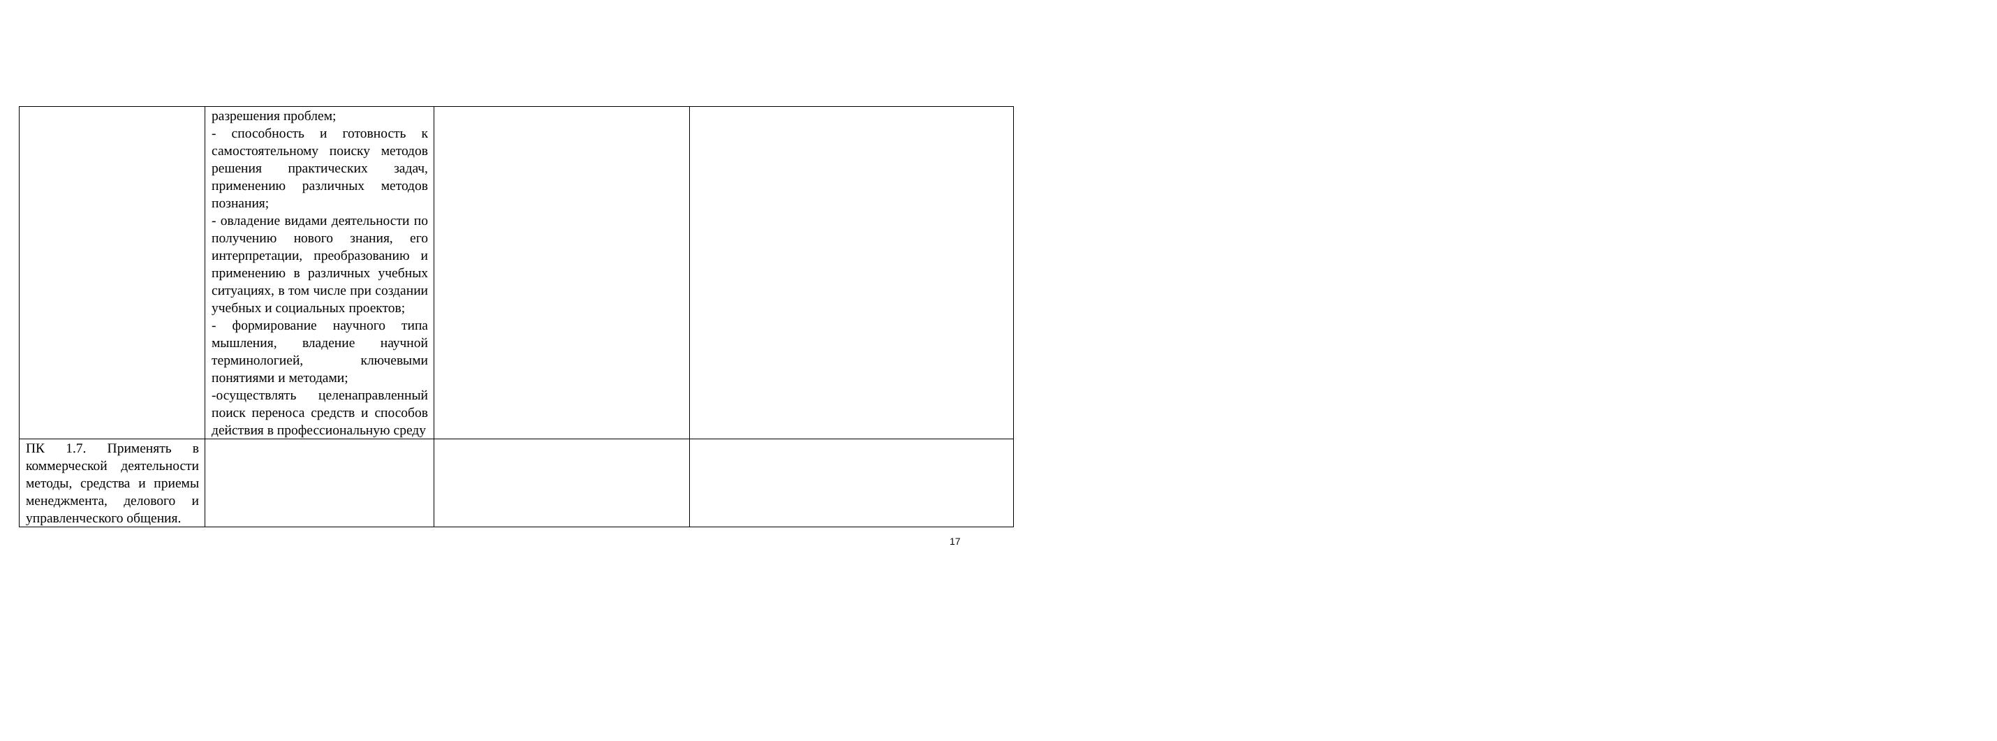| | разрешения проблем; - способность и готовность к самостоятельному поиску методов решения практических задач, применению различных методов познания; - овладение видами деятельности по получению нового знания, его интерпретации, преобразованию и применению в различных учебных ситуациях, в том числе при создании учебных и социальных проектов; - формирование научного типа мышления, владение научной терминологией, ключевыми понятиями и методами; -осуществлять целенаправленный поиск переноса средств и способов действия в профессиональную среду | | |
| ПК 1.7. Применять в коммерческой деятельности методы, средства и приемы менеджмента, делового и управленческого общения. | | | |
17